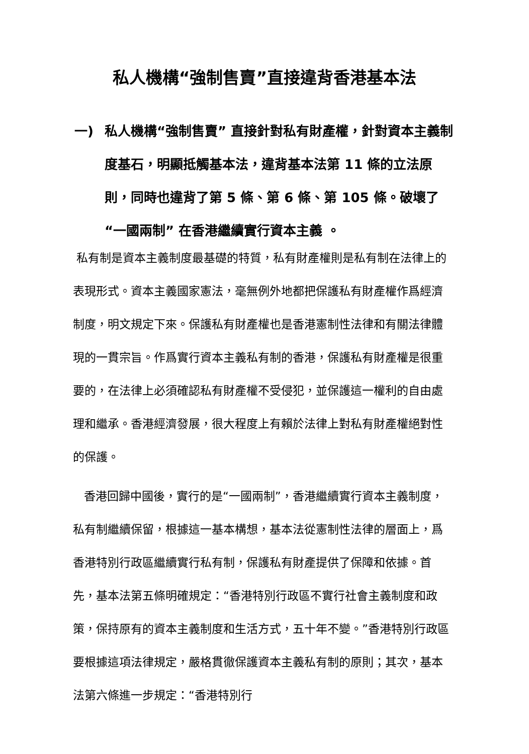私人機構“強制售賣”直接違背香港基本法
一) 私人機構“強制售賣” 直接針對私有財產權，針對資本主義制度基石，明顯抵觸基本法，違背基本法第 11 條的立法原則，同時也違背了第 5 條、第 6 條、第 105 條。破壞了“一國兩制” 在香港繼續實行資本主義 。
私有制是資本主義制度最基礎的特質，私有財產權則是私有制在法律上的表現形式。資本主義國家憲法，毫無例外地都把保護私有財產權作爲經濟制度，明文規定下來。保護私有財產權也是香港憲制性法律和有關法律體現的一貫宗旨。作爲實行資本主義私有制的香港，保護私有財產權是很重要的，在法律上必須確認私有財產權不受侵犯，並保護這一權利的自由處理和繼承。香港經濟發展，很大程度上有賴於法律上對私有財產權絕對性的保護。
香港回歸中國後，實行的是“一國兩制”，香港繼續實行資本主義制度，私有制繼續保留，根據這一基本構想，基本法從憲制性法律的層面上，爲香港特別行政區繼續實行私有制，保護私有財產提供了保障和依據。首先，基本法第五條明確規定：“香港特別行政區不實行社會主義制度和政策，保持原有的資本主義制度和生活方式，五十年不變。”香港特別行政區要根據這項法律規定，嚴格貫徹保護資本主義私有制的原則；其次，基本法第六條進一步規定：“香港特別行